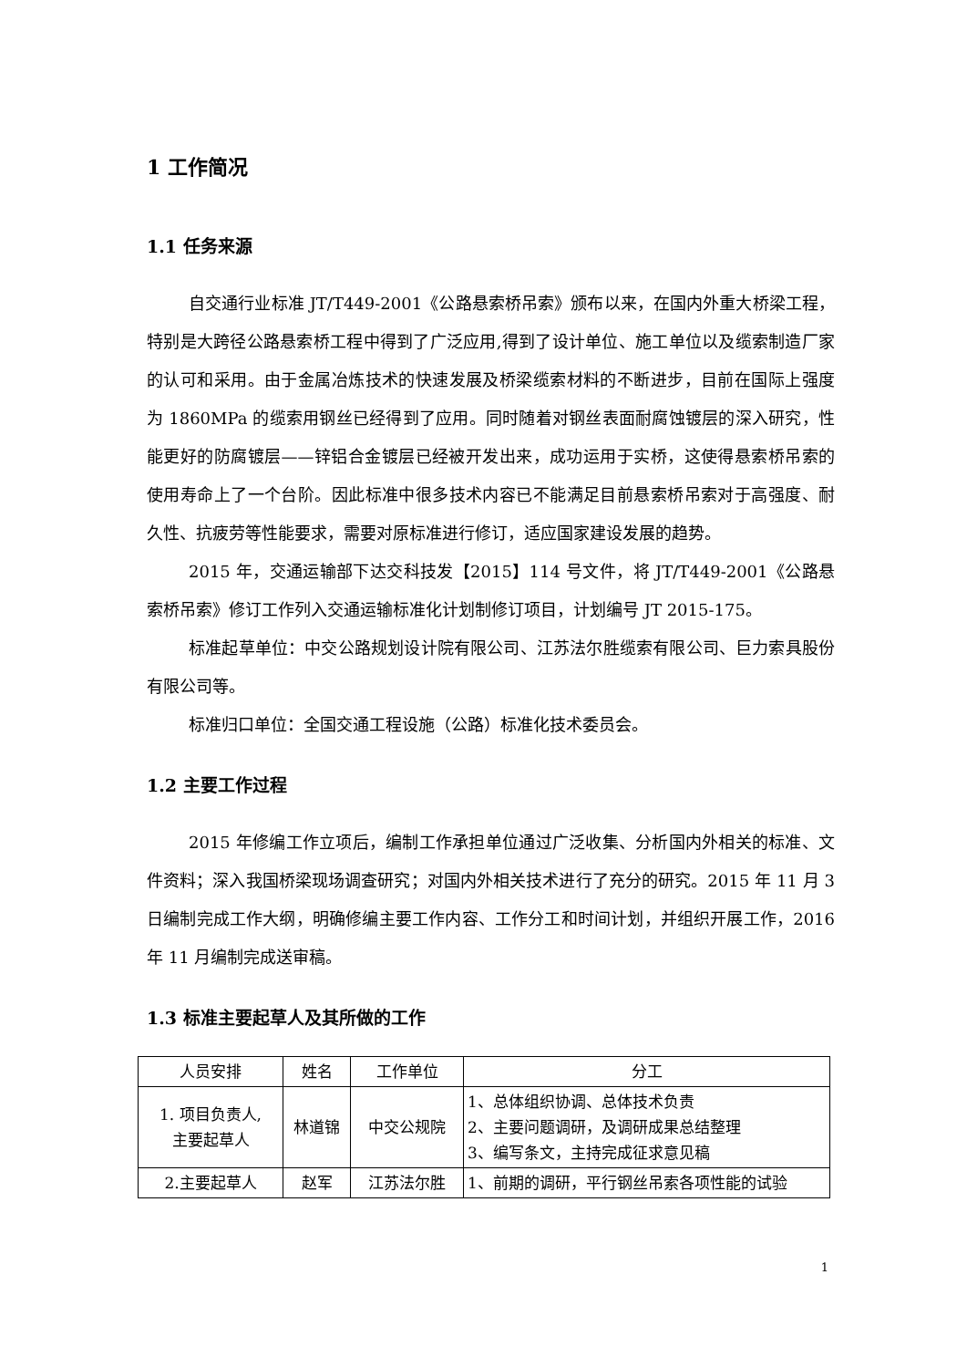1 工作简况
1.1 任务来源
自交通行业标准 JT/T449-2001《公路悬索桥吊索》颁布以来，在国内外重大桥梁工程，特别是大跨径公路悬索桥工程中得到了广泛应用,得到了设计单位、施工单位以及缆索制造厂家的认可和采用。由于金属冶炼技术的快速发展及桥梁缆索材料的不断进步，目前在国际上强度为 1860MPa 的缆索用钢丝已经得到了应用。同时随着对钢丝表面耐腐蚀镀层的深入研究，性能更好的防腐镀层——锌铝合金镀层已经被开发出来，成功运用于实桥，这使得悬索桥吊索的使用寿命上了一个台阶。因此标准中很多技术内容已不能满足目前悬索桥吊索对于高强度、耐久性、抗疲劳等性能要求，需要对原标准进行修订，适应国家建设发展的趋势。
2015 年，交通运输部下达交科技发【2015】114 号文件，将 JT/T449-2001《公路悬索桥吊索》修订工作列入交通运输标准化计划制修订项目，计划编号 JT 2015-175。
标准起草单位：中交公路规划设计院有限公司、江苏法尔胜缆索有限公司、巨力索具股份有限公司等。
标准归口单位：全国交通工程设施（公路）标准化技术委员会。
1.2 主要工作过程
2015 年修编工作立项后，编制工作承担单位通过广泛收集、分析国内外相关的标准、文件资料；深入我国桥梁现场调查研究；对国内外相关技术进行了充分的研究。2015 年 11 月 3 日编制完成工作大纲，明确修编主要工作内容、工作分工和时间计划，并组织开展工作，2016 年 11 月编制完成送审稿。
1.3 标准主要起草人及其所做的工作
| 人员安排 | 姓名 | 工作单位 | 分工 |
| --- | --- | --- | --- |
| 1. 项目负责人, 主要起草人 | 林道锦 | 中交公规院 | 1、总体组织协调、总体技术负责 2、主要问题调研，及调研成果总结整理 3、编写条文，主持完成征求意见稿 |
| 2.主要起草人 | 赵军 | 江苏法尔胜 | 1、前期的调研，平行钢丝吊索各项性能的试验 |
1